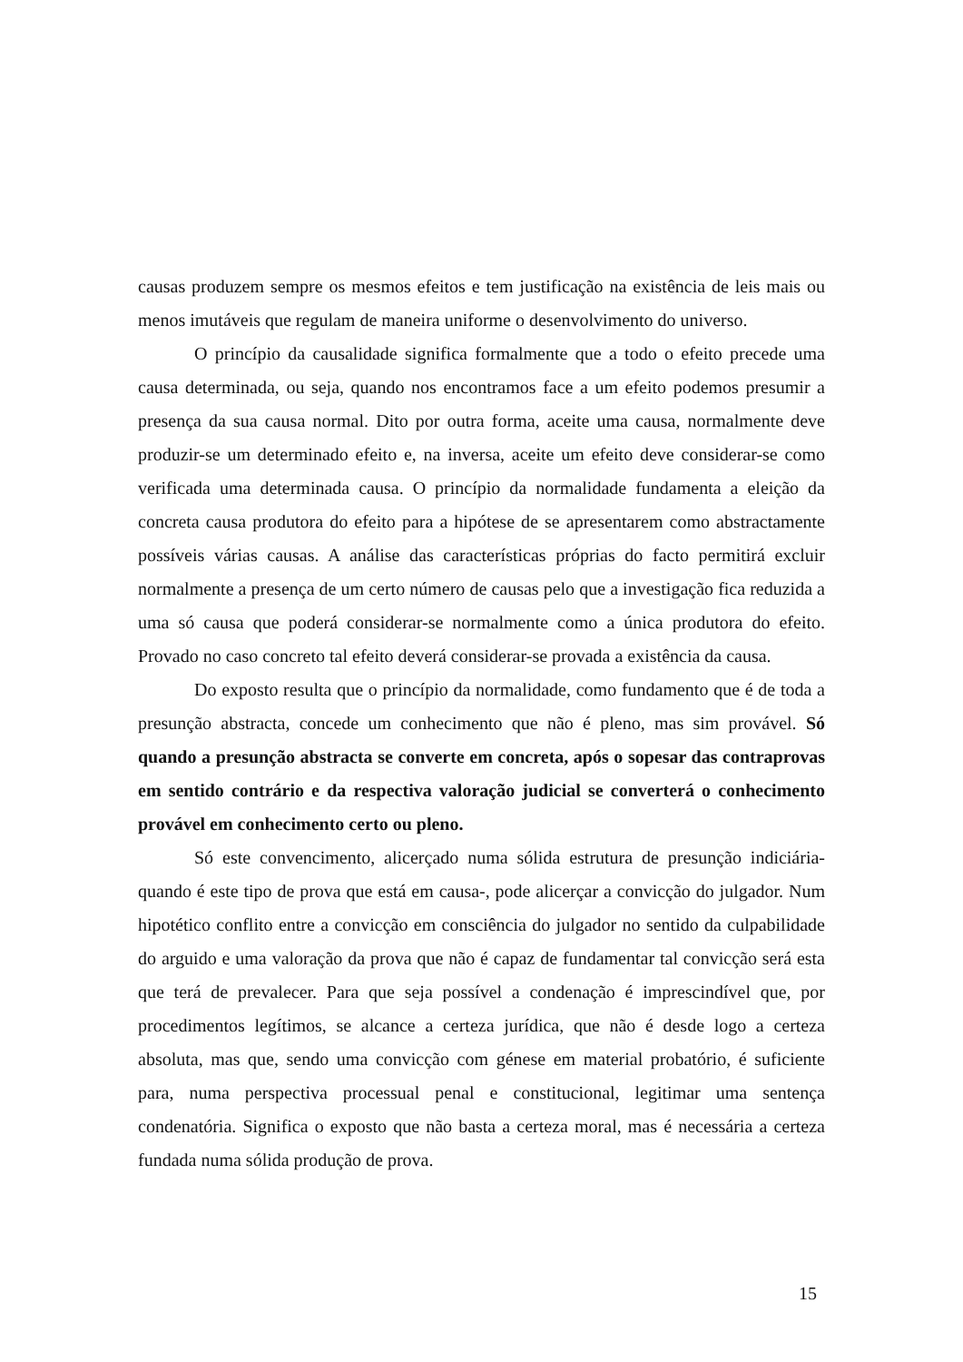causas produzem sempre os mesmos efeitos e tem justificação na existência de leis mais ou menos imutáveis que regulam de maneira uniforme o desenvolvimento do universo.
O princípio da causalidade significa formalmente que a todo o efeito precede uma causa determinada, ou seja, quando nos encontramos face a um efeito podemos presumir a presença da sua causa normal. Dito por outra forma, aceite uma causa, normalmente deve produzir-se um determinado efeito e, na inversa, aceite um efeito deve considerar-se como verificada uma determinada causa. O princípio da normalidade fundamenta a eleição da concreta causa produtora do efeito para a hipótese de se apresentarem como abstractamente possíveis várias causas. A análise das características próprias do facto permitirá excluir normalmente a presença de um certo número de causas pelo que a investigação fica reduzida a uma só causa que poderá considerar-se normalmente como a única produtora do efeito. Provado no caso concreto tal efeito deverá considerar-se provada a existência da causa.
Do exposto resulta que o princípio da normalidade, como fundamento que é de toda a presunção abstracta, concede um conhecimento que não é pleno, mas sim provável. Só quando a presunção abstracta se converte em concreta, após o sopesar das contraprovas em sentido contrário e da respectiva valoração judicial se converterá o conhecimento provável em conhecimento certo ou pleno.
Só este convencimento, alicerçado numa sólida estrutura de presunção indiciária-quando é este tipo de prova que está em causa-, pode alicerçar a convicção do julgador. Num hipotético conflito entre a convicção em consciência do julgador no sentido da culpabilidade do arguido e uma valoração da prova que não é capaz de fundamentar tal convicção será esta que terá de prevalecer. Para que seja possível a condenação é imprescindível que, por procedimentos legítimos, se alcance a certeza jurídica, que não é desde logo a certeza absoluta, mas que, sendo uma convicção com génese em material probatório, é suficiente para, numa perspectiva processual penal e constitucional, legitimar uma sentença condenatória. Significa o exposto que não basta a certeza moral, mas é necessária a certeza fundada numa sólida produção de prova.
15